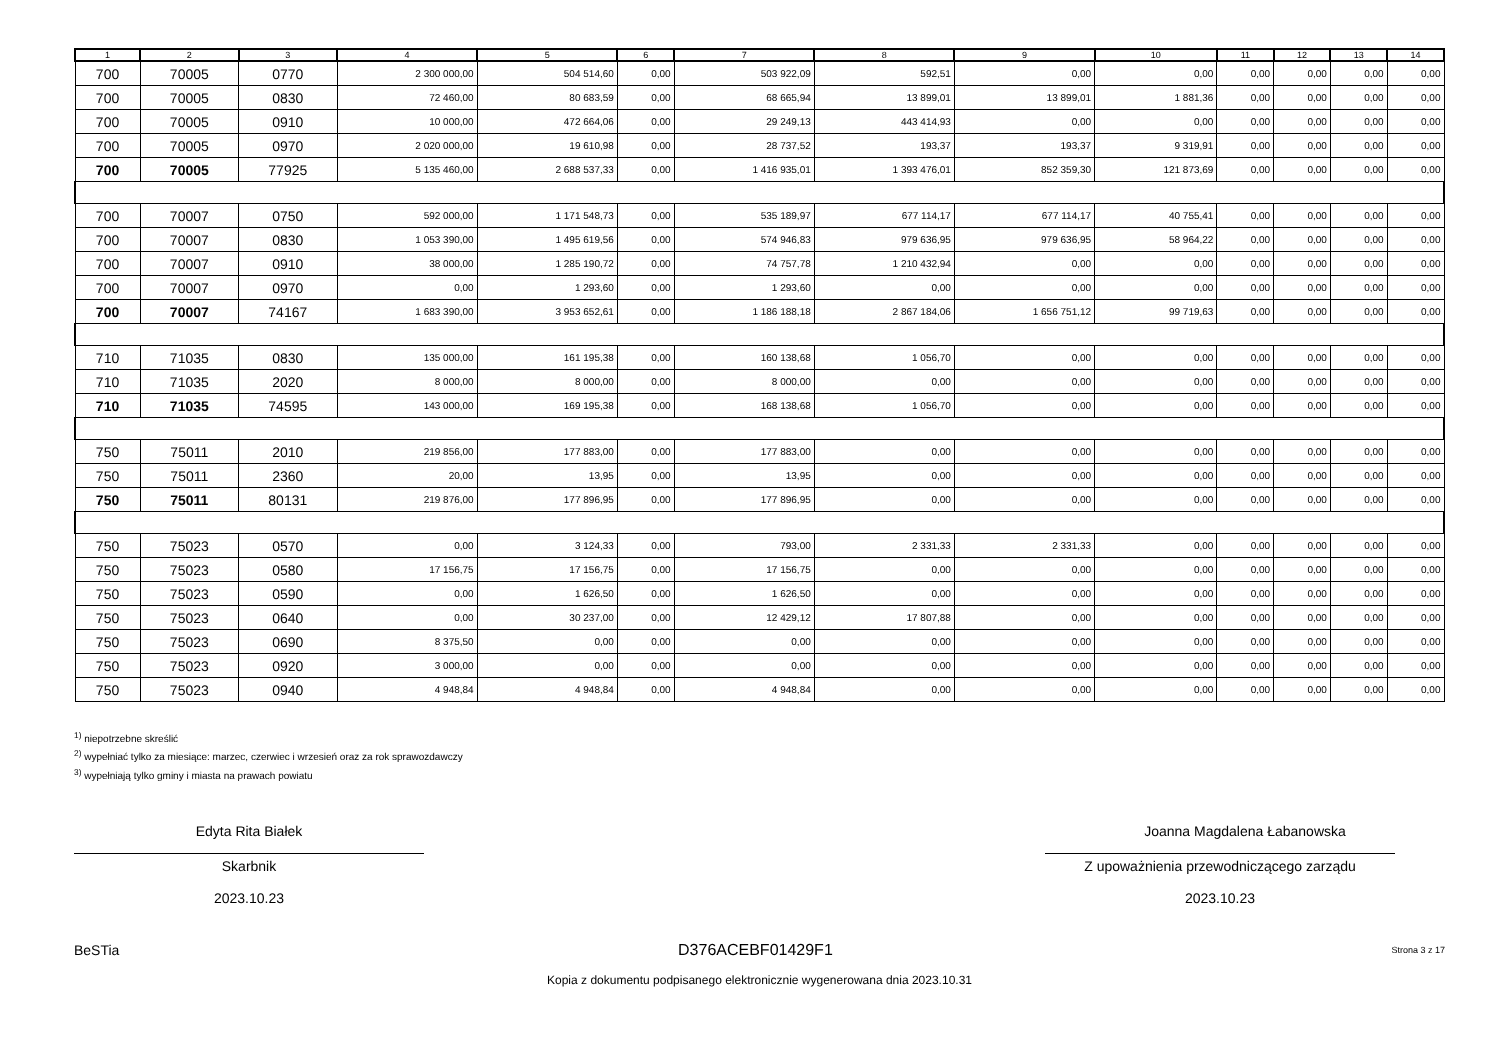| 1 | 2 | 3 | 4 | 5 | 6 | 7 | 8 | 9 | 10 | 11 | 12 | 13 | 14 |
| --- | --- | --- | --- | --- | --- | --- | --- | --- | --- | --- | --- | --- | --- |
| 700 | 70005 | 0770 | 2 300 000,00 | 504 514,60 | 0,00 | 503 922,09 | 592,51 | 0,00 | 0,00 | 0,00 | 0,00 | 0,00 | 0,00 |
| 700 | 70005 | 0830 | 72 460,00 | 80 683,59 | 0,00 | 68 665,94 | 13 899,01 | 13 899,01 | 1 881,36 | 0,00 | 0,00 | 0,00 | 0,00 |
| 700 | 70005 | 0910 | 10 000,00 | 472 664,06 | 0,00 | 29 249,13 | 443 414,93 | 0,00 | 0,00 | 0,00 | 0,00 | 0,00 | 0,00 |
| 700 | 70005 | 0970 | 2 020 000,00 | 19 610,98 | 0,00 | 28 737,52 | 193,37 | 193,37 | 9 319,91 | 0,00 | 0,00 | 0,00 | 0,00 |
| 700 | 70005 | 77925 | 5 135 460,00 | 2 688 537,33 | 0,00 | 1 416 935,01 | 1 393 476,01 | 852 359,30 | 121 873,69 | 0,00 | 0,00 | 0,00 | 0,00 |
| 700 | 70007 | 0750 | 592 000,00 | 1 171 548,73 | 0,00 | 535 189,97 | 677 114,17 | 677 114,17 | 40 755,41 | 0,00 | 0,00 | 0,00 | 0,00 |
| 700 | 70007 | 0830 | 1 053 390,00 | 1 495 619,56 | 0,00 | 574 946,83 | 979 636,95 | 979 636,95 | 58 964,22 | 0,00 | 0,00 | 0,00 | 0,00 |
| 700 | 70007 | 0910 | 38 000,00 | 1 285 190,72 | 0,00 | 74 757,78 | 1 210 432,94 | 0,00 | 0,00 | 0,00 | 0,00 | 0,00 | 0,00 |
| 700 | 70007 | 0970 | 0,00 | 1 293,60 | 0,00 | 1 293,60 | 0,00 | 0,00 | 0,00 | 0,00 | 0,00 | 0,00 | 0,00 |
| 700 | 70007 | 74167 | 1 683 390,00 | 3 953 652,61 | 0,00 | 1 186 188,18 | 2 867 184,06 | 1 656 751,12 | 99 719,63 | 0,00 | 0,00 | 0,00 | 0,00 |
| 710 | 71035 | 0830 | 135 000,00 | 161 195,38 | 0,00 | 160 138,68 | 1 056,70 | 0,00 | 0,00 | 0,00 | 0,00 | 0,00 | 0,00 |
| 710 | 71035 | 2020 | 8 000,00 | 8 000,00 | 0,00 | 8 000,00 | 0,00 | 0,00 | 0,00 | 0,00 | 0,00 | 0,00 | 0,00 |
| 710 | 71035 | 74595 | 143 000,00 | 169 195,38 | 0,00 | 168 138,68 | 1 056,70 | 0,00 | 0,00 | 0,00 | 0,00 | 0,00 | 0,00 |
| 750 | 75011 | 2010 | 219 856,00 | 177 883,00 | 0,00 | 177 883,00 | 0,00 | 0,00 | 0,00 | 0,00 | 0,00 | 0,00 | 0,00 |
| 750 | 75011 | 2360 | 20,00 | 13,95 | 0,00 | 13,95 | 0,00 | 0,00 | 0,00 | 0,00 | 0,00 | 0,00 | 0,00 |
| 750 | 75011 | 80131 | 219 876,00 | 177 896,95 | 0,00 | 177 896,95 | 0,00 | 0,00 | 0,00 | 0,00 | 0,00 | 0,00 | 0,00 |
| 750 | 75023 | 0570 | 0,00 | 3 124,33 | 0,00 | 793,00 | 2 331,33 | 2 331,33 | 0,00 | 0,00 | 0,00 | 0,00 | 0,00 |
| 750 | 75023 | 0580 | 17 156,75 | 17 156,75 | 0,00 | 17 156,75 | 0,00 | 0,00 | 0,00 | 0,00 | 0,00 | 0,00 | 0,00 |
| 750 | 75023 | 0590 | 0,00 | 1 626,50 | 0,00 | 1 626,50 | 0,00 | 0,00 | 0,00 | 0,00 | 0,00 | 0,00 | 0,00 |
| 750 | 75023 | 0640 | 0,00 | 30 237,00 | 0,00 | 12 429,12 | 17 807,88 | 0,00 | 0,00 | 0,00 | 0,00 | 0,00 | 0,00 |
| 750 | 75023 | 0690 | 8 375,50 | 0,00 | 0,00 | 0,00 | 0,00 | 0,00 | 0,00 | 0,00 | 0,00 | 0,00 | 0,00 |
| 750 | 75023 | 0920 | 3 000,00 | 0,00 | 0,00 | 0,00 | 0,00 | 0,00 | 0,00 | 0,00 | 0,00 | 0,00 | 0,00 |
| 750 | 75023 | 0940 | 4 948,84 | 4 948,84 | 0,00 | 4 948,84 | 0,00 | 0,00 | 0,00 | 0,00 | 0,00 | 0,00 | 0,00 |
<sup>1)</sup> niepotrzebne skreślić
<sup>2)</sup> wypełniać tylko za miesiące: marzec, czerwiec i wrzesień oraz za rok sprawozdawczy
<sup>3)</sup> wypełniają tylko gminy i miasta na prawach powiatu
Edyta Rita Białek
Skarbnik
2023.10.23
Joanna Magdalena Łabanowska
Z upoważnienia przewodniczącego zarządu
2023.10.23
BeSTia D376ACEBF01429F1 Strona 3 z 17
Kopia z dokumentu podpisanego elektronicznie wygenerowana dnia 2023.10.31